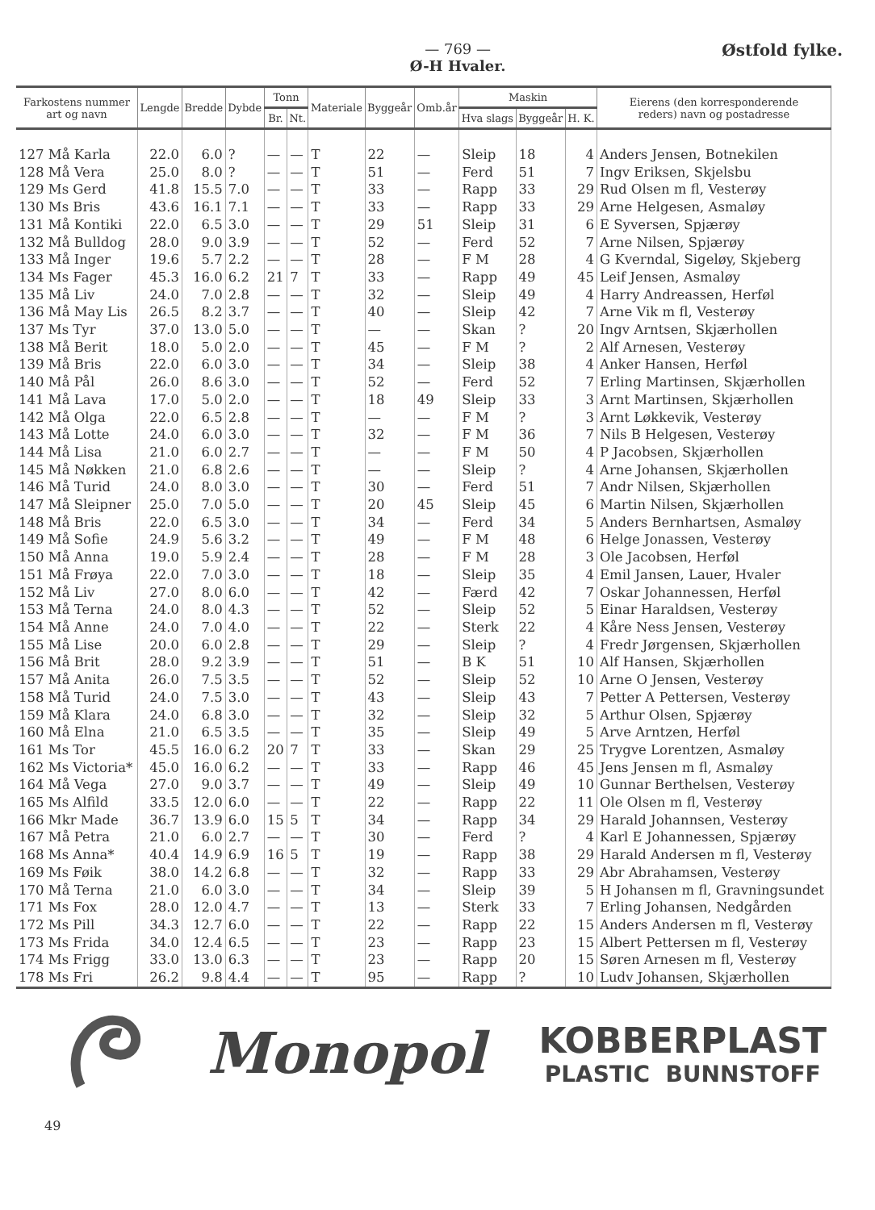— 769 —
Ø-H Hvaler.
Østfold fylke.
| Farkostens nummer art og navn | Lengde | Bredde | Dybde | Tonn | | Materiale | Byggeår | Omb.år | Maskin | | | Eierens (den korresponderende reders) navn og postadresse |
| --- | --- | --- | --- | --- | --- | --- | --- | --- | --- | --- | --- | --- |
| | | | | Br. | Nt. | | | | Hva slags | Byggeår | H. K. | |
| 127 Må Karla | 22.0 | 6.0 | ? | — | — | T | 22 | — | Sleip | 18 | 4 | Anders Jensen, Botnekilen |
| 128 Må Vera | 25.0 | 8.0 | ? | — | — | T | 51 | — | Ferd | 51 | 7 | Ingv Eriksen, Skjelsbu |
| 129 Ms Gerd | 41.8 | 15.5 | 7.0 | — | — | T | 33 | — | Rapp | 33 | 29 | Rud Olsen m fl, Vesterøy |
| 130 Ms Bris | 43.6 | 16.1 | 7.1 | — | — | T | 33 | — | Rapp | 33 | 29 | Arne Helgesen, Asmaløy |
| 131 Må Kontiki | 22.0 | 6.5 | 3.0 | — | — | T | 29 | 51 | Sleip | 31 | 6 | E Syversen, Spjærøy |
| 132 Må Bulldog | 28.0 | 9.0 | 3.9 | — | — | T | 52 | — | Ferd | 52 | 7 | Arne Nilsen, Spjærøy |
| 133 Må Inger | 19.6 | 5.7 | 2.2 | — | — | T | 28 | — | F M | 28 | 4 | G Kverndal, Sigeløy, Skjeberg |
| 134 Ms Fager | 45.3 | 16.0 | 6.2 | 21 | 7 | T | 33 | — | Rapp | 49 | 45 | Leif Jensen, Asmaløy |
| 135 Må Liv | 24.0 | 7.0 | 2.8 | — | — | T | 32 | — | Sleip | 49 | 4 | Harry Andreassen, Herføl |
| 136 Må May Lis | 26.5 | 8.2 | 3.7 | — | — | T | 40 | — | Sleip | 42 | 7 | Arne Vik m fl, Vesterøy |
| 137 Ms Tyr | 37.0 | 13.0 | 5.0 | — | — | T | — | — | Skan | ? | 20 | Ingv Arntsen, Skjærhollen |
| 138 Må Berit | 18.0 | 5.0 | 2.0 | — | — | T | 45 | — | F M | ? | 2 | Alf Arnesen, Vesterøy |
| 139 Må Bris | 22.0 | 6.0 | 3.0 | — | — | T | 34 | — | Sleip | 38 | 4 | Anker Hansen, Herføl |
| 140 Må Pål | 26.0 | 8.6 | 3.0 | — | — | T | 52 | — | Ferd | 52 | 7 | Erling Martinsen, Skjærhollen |
| 141 Må Lava | 17.0 | 5.0 | 2.0 | — | — | T | 18 | 49 | Sleip | 33 | 3 | Arnt Martinsen, Skjærhollen |
| 142 Må Olga | 22.0 | 6.5 | 2.8 | — | — | T | — | — | F M | ? | 3 | Arnt Løkkevik, Vesterøy |
| 143 Må Lotte | 24.0 | 6.0 | 3.0 | — | — | T | 32 | — | F M | 36 | 7 | Nils B Helgesen, Vesterøy |
| 144 Må Lisa | 21.0 | 6.0 | 2.7 | — | — | T | — | — | F M | 50 | 4 | P Jacobsen, Skjærhollen |
| 145 Må Nøkken | 21.0 | 6.8 | 2.6 | — | — | T | — | — | Sleip | ? | 4 | Arne Johansen, Skjærhollen |
| 146 Må Turid | 24.0 | 8.0 | 3.0 | — | — | T | 30 | — | Ferd | 51 | 7 | Andr Nilsen, Skjærhollen |
| 147 Må Sleipner | 25.0 | 7.0 | 5.0 | — | — | T | 20 | 45 | Sleip | 45 | 6 | Martin Nilsen, Skjærhollen |
| 148 Må Bris | 22.0 | 6.5 | 3.0 | — | — | T | 34 | — | Ferd | 34 | 5 | Anders Bernhartsen, Asmaløy |
| 149 Må Sofie | 24.9 | 5.6 | 3.2 | — | — | T | 49 | — | F M | 48 | 6 | Helge Jonassen, Vesterøy |
| 150 Må Anna | 19.0 | 5.9 | 2.4 | — | — | T | 28 | — | F M | 28 | 3 | Ole Jacobsen, Herføl |
| 151 Må Frøya | 22.0 | 7.0 | 3.0 | — | — | T | 18 | — | Sleip | 35 | 4 | Emil Jansen, Lauer, Hvaler |
| 152 Må Liv | 27.0 | 8.0 | 6.0 | — | — | T | 42 | — | Færd | 42 | 7 | Oskar Johannessen, Herføl |
| 153 Må Terna | 24.0 | 8.0 | 4.3 | — | — | T | 52 | — | Sleip | 52 | 5 | Einar Haraldsen, Vesterøy |
| 154 Må Anne | 24.0 | 7.0 | 4.0 | — | — | T | 22 | — | Sterk | 22 | 4 | Kåre Ness Jensen, Vesterøy |
| 155 Må Lise | 20.0 | 6.0 | 2.8 | — | — | T | 29 | — | Sleip | ? | 4 | Fredr Jørgensen, Skjærhollen |
| 156 Må Brit | 28.0 | 9.2 | 3.9 | — | — | T | 51 | — | B K | 51 | 10 | Alf Hansen, Skjærhollen |
| 157 Må Anita | 26.0 | 7.5 | 3.5 | — | — | T | 52 | — | Sleip | 52 | 10 | Arne O Jensen, Vesterøy |
| 158 Må Turid | 24.0 | 7.5 | 3.0 | — | — | T | 43 | — | Sleip | 43 | 7 | Petter A Pettersen, Vesterøy |
| 159 Må Klara | 24.0 | 6.8 | 3.0 | — | — | T | 32 | — | Sleip | 32 | 5 | Arthur Olsen, Spjærøy |
| 160 Må Elna | 21.0 | 6.5 | 3.5 | — | — | T | 35 | — | Sleip | 49 | 5 | Arve Arntzen, Herføl |
| 161 Ms Tor | 45.5 | 16.0 | 6.2 | 20 | 7 | T | 33 | — | Skan | 29 | 25 | Trygve Lorentzen, Asmaløy |
| 162 Ms Victoria* | 45.0 | 16.0 | 6.2 | — | — | T | 33 | — | Rapp | 46 | 45 | Jens Jensen m fl, Asmaløy |
| 164 Må Vega | 27.0 | 9.0 | 3.7 | — | — | T | 49 | — | Sleip | 49 | 10 | Gunnar Berthelsen, Vesterøy |
| 165 Ms Alfild | 33.5 | 12.0 | 6.0 | — | — | T | 22 | — | Rapp | 22 | 11 | Ole Olsen m fl, Vesterøy |
| 166 Mkr Made | 36.7 | 13.9 | 6.0 | 15 | 5 | T | 34 | — | Rapp | 34 | 29 | Harald Johannsen, Vesterøy |
| 167 Må Petra | 21.0 | 6.0 | 2.7 | — | — | T | 30 | — | Ferd | ? | 4 | Karl E Johannessen, Spjærøy |
| 168 Ms Anna* | 40.4 | 14.9 | 6.9 | 16 | 5 | T | 19 | — | Rapp | 38 | 29 | Harald Andersen m fl, Vesterøy |
| 169 Ms Føik | 38.0 | 14.2 | 6.8 | — | — | T | 32 | — | Rapp | 33 | 29 | Abr Abrahamsen, Vesterøy |
| 170 Må Terna | 21.0 | 6.0 | 3.0 | — | — | T | 34 | — | Sleip | 39 | 5 | H Johansen m fl, Gravningsundet |
| 171 Ms Fox | 28.0 | 12.0 | 4.7 | — | — | T | 13 | — | Sterk | 33 | 7 | Erling Johansen, Nedgården |
| 172 Ms Pill | 34.3 | 12.7 | 6.0 | — | — | T | 22 | — | Rapp | 22 | 15 | Anders Andersen m fl, Vesterøy |
| 173 Ms Frida | 34.0 | 12.4 | 6.5 | — | — | T | 23 | — | Rapp | 23 | 15 | Albert Pettersen m fl, Vesterøy |
| 174 Ms Frigg | 33.0 | 13.0 | 6.3 | — | — | T | 23 | — | Rapp | 20 | 15 | Søren Arnesen m fl, Vesterøy |
| 178 Ms Fri | 26.2 | 9.8 | 4.4 | — | — | T | 95 | — | Rapp | ? | 10 | Ludv Johansen, Skjærhollen |
Monopol
KOBBERPLAST
PLASTIC BUNNSTOFF
49